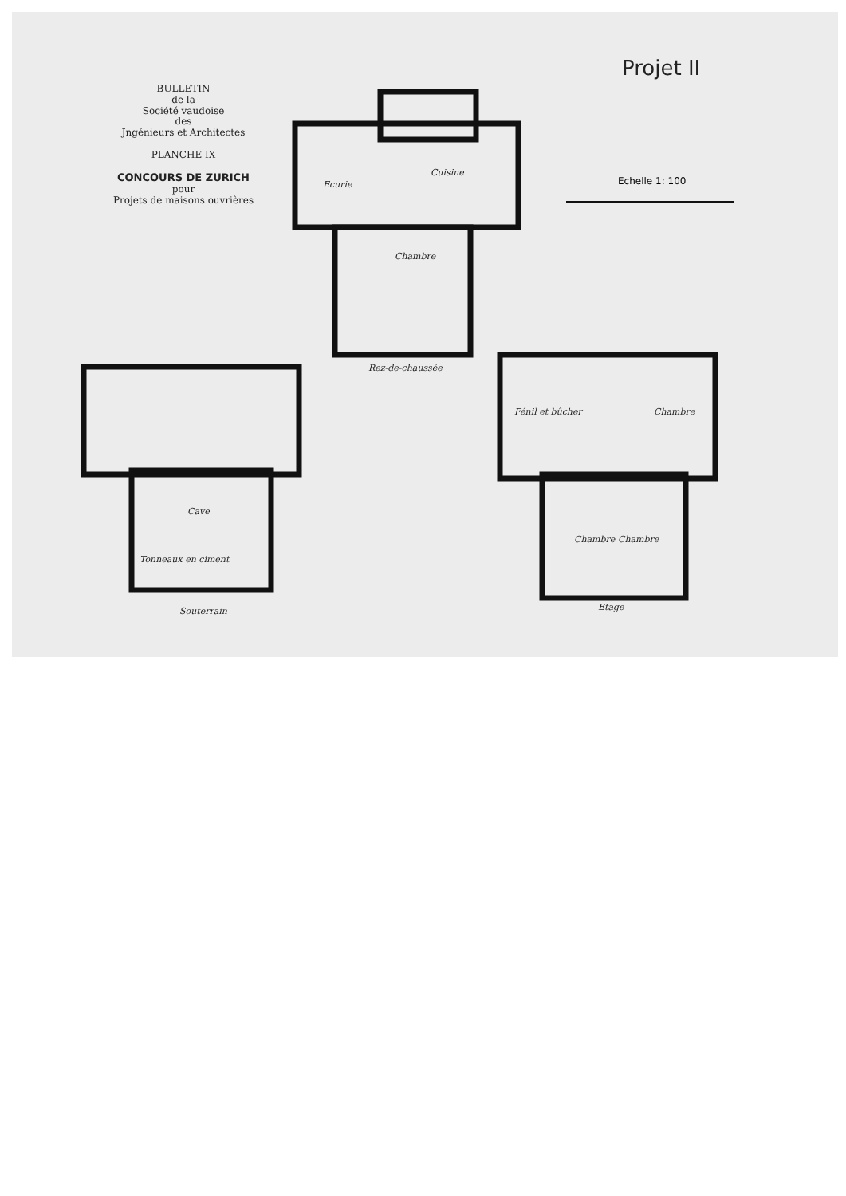BULLETIN
de la
Société vaudoise
des
Jngénieurs et Architectes
PLANCHE IX
CONCOURS DE ZURICH
pour
Projets de maisons ouvrières
Projet II
Echelle 1: 100
Ecurie
Cuisine
Chambre
Rez-de-chaussée
Cave
Tonneaux en ciment
Souterrain
Fénil et bûcher Chambre
Chambre Chambre
Etage